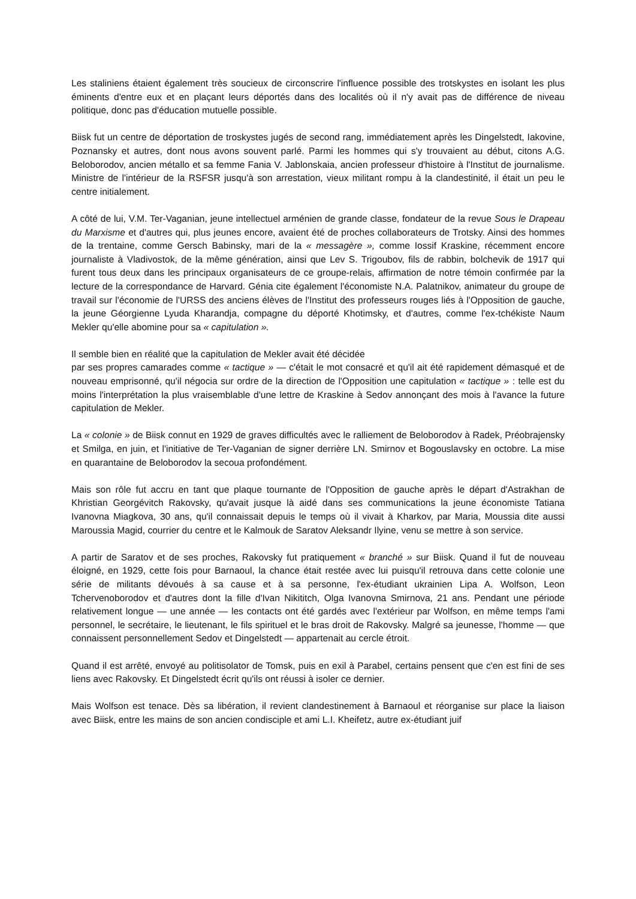Les staliniens étaient également très soucieux de circonscrire l'influence possible des trotskystes en isolant les plus éminents d'entre eux et en plaçant leurs déportés dans des localités où il n'y avait pas de différence de niveau politique, donc pas d'éducation mutuelle possible.
Biisk fut un centre de déportation de troskystes jugés de second rang, immédiatement après les Dingelstedt, Iakovine, Poznansky et autres, dont nous avons souvent parlé. Parmi les hommes qui s'y trouvaient au début, citons A.G. Beloborodov, ancien métallo et sa femme Fania V. Jablonskaia, ancien professeur d'histoire à l'Institut de journalisme. Ministre de l'intérieur de la RSFSR jusqu'à son arrestation, vieux militant rompu à la clandestinité, il était un peu le centre initialement.
A côté de lui, V.M. Ter-Vaganian, jeune intellectuel arménien de grande classe, fondateur de la revue Sous le Drapeau du Marxisme et d'autres qui, plus jeunes encore, avaient été de proches collaborateurs de Trotsky. Ainsi des hommes de la trentaine, comme Gersch Babinsky, mari de la « messagère », comme Iossif Kraskine, récemment encore journaliste à Vladivostok, de la même génération, ainsi que Lev S. Trigoubov, fils de rabbin, bolchevik de 1917 qui furent tous deux dans les principaux organisateurs de ce groupe-relais, affirmation de notre témoin confirmée par la lecture de la correspondance de Harvard. Génia cite également l'économiste N.A. Palatnikov, animateur du groupe de travail sur l'économie de l'URSS des anciens élèves de l'Institut des professeurs rouges liés à l'Opposition de gauche, la jeune Géorgienne Lyuda Kharandja, compagne du déporté Khotimsky, et d'autres, comme l'ex-tchékiste Naum Mekler qu'elle abomine pour sa « capitulation ».
Il semble bien en réalité que la capitulation de Mekler avait été décidée
par ses propres camarades comme « tactique » — c'était le mot consacré et qu'il ait été rapidement démasqué et de nouveau emprisonné, qu'il négocia sur ordre de la direction de l'Opposition une capitulation « tactique » : telle est du moins l'interprétation la plus vraisemblable d'une lettre de Kraskine à Sedov annonçant des mois à l'avance la future capitulation de Mekler.
La « colonie » de Biisk connut en 1929 de graves difficultés avec le ralliement de Beloborodov à Radek, Préobrajensky et Smilga, en juin, et l'initiative de Ter-Vaganian de signer derrière LN. Smirnov et Bogouslavsky en octobre. La mise en quarantaine de Beloborodov la secoua profondément.
Mais son rôle fut accru en tant que plaque tournante de l'Opposition de gauche après le départ d'Astrakhan de Khristian Georgévitch Rakovsky, qu'avait jusque là aidé dans ses communications la jeune économiste Tatiana Ivanovna Miagkova, 30 ans, qu'il connaissait depuis le temps où il vivait à Kharkov, par Maria, Moussia dite aussi Maroussia Magid, courrier du centre et le Kalmouk de Saratov Aleksandr Ilyine, venu se mettre à son service.
A partir de Saratov et de ses proches, Rakovsky fut pratiquement « branché » sur Biisk. Quand il fut de nouveau éloigné, en 1929, cette fois pour Barnaoul, la chance était restée avec lui puisqu'il retrouva dans cette colonie une série de militants dévoués à sa cause et à sa personne, l'ex-étudiant ukrainien Lipa A. Wolfson, Leon Tchervenoborodov et d'autres dont la fille d'Ivan Nikititch, Olga Ivanovna Smirnova, 21 ans. Pendant une période relativement longue — une année — les contacts ont été gardés avec l'extérieur par Wolfson, en même temps l'ami personnel, le secrétaire, le lieutenant, le fils spirituel et le bras droit de Rakovsky. Malgré sa jeunesse, l'homme — que connaissent personnellement Sedov et Dingelstedt — appartenait au cercle étroit.
Quand il est arrêté, envoyé au politisolator de Tomsk, puis en exil à Parabel, certains pensent que c'en est fini de ses liens avec Rakovsky. Et Dingelstedt écrit qu'ils ont réussi à isoler ce dernier.
Mais Wolfson est tenace. Dès sa libération, il revient clandestinement à Barnaoul et réorganise sur place la liaison avec Biisk, entre les mains de son ancien condisciple et ami L.I. Kheifetz, autre ex-étudiant juif